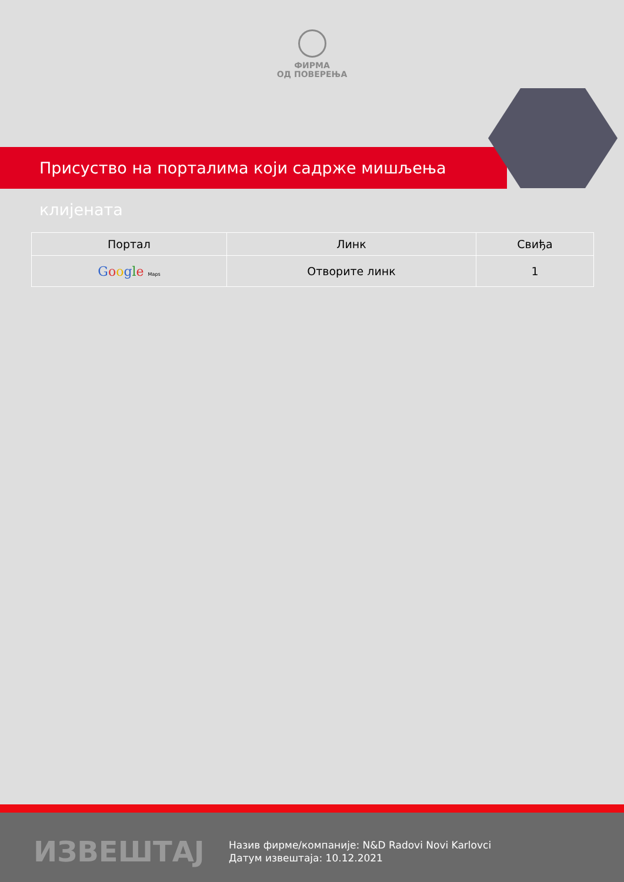ФИРМА
ОД ПОВЕРЕЊА
Присуство на порталима који садрже мишљења клијената
| Портал | Линк | Свиђа |
| --- | --- | --- |
| G o o g l e Maps | Отворите линк | 1 |
ИЗВЕШТАЈ
Назив фирме/компаније: N&D Radovi Novi Karlovci
Датум извештаја: 10.12.2021